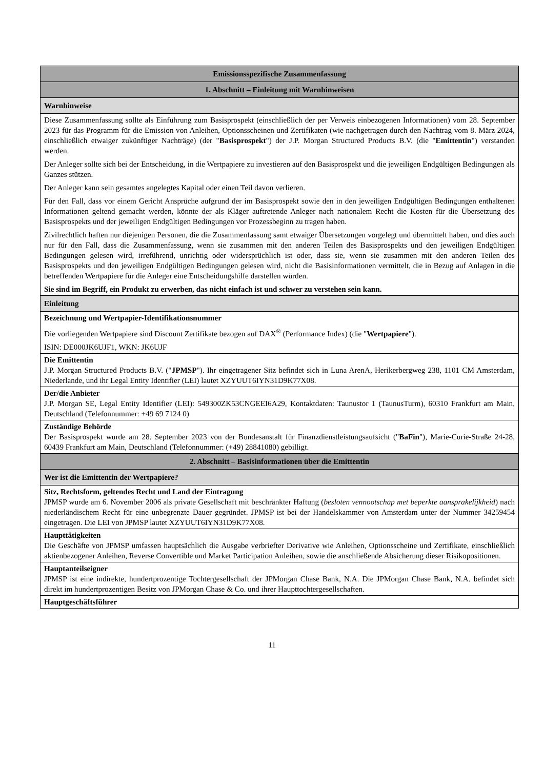| Emissionsspezifische Zusammenfassung |
| 1. Abschnitt – Einleitung mit Warnhinweisen |
| Warnhinweise |
| Diese Zusammenfassung sollte als Einführung zum Basisprospekt (einschließlich der per Verweis einbezogenen Informationen) vom 28. September 2023 für das Programm für die Emission von Anleihen, Optionsscheinen und Zertifikaten (wie nachgetragen durch den Nachtrag vom 8. März 2024, einschließlich etwaiger zukünftiger Nachträge) (der " Basisprospekt ") der J.P. Morgan Structured Products B.V. (die " Emittentin ") verstanden werden. Der Anleger sollte sich bei der Entscheidung, in die Wertpapiere zu investieren auf den Basisprospekt und die jeweiligen Endgültigen Bedingungen als Ganzes stützen. Der Anleger kann sein gesamtes angelegtes Kapital oder einen Teil davon verlieren. Für den Fall, dass vor einem Gericht Ansprüche aufgrund der im Basisprospekt sowie den in den jeweiligen Endgültigen Bedingungen enthaltenen Informationen geltend gemacht werden, könnte der als Kläger auftretende Anleger nach nationalem Recht die Kosten für die Übersetzung des Basisprospekts und der jeweiligen Endgültigen Bedingungen vor Prozessbeginn zu tragen haben. Zivilrechtlich haften nur diejenigen Personen, die die Zusammenfassung samt etwaiger Übersetzungen vorgelegt und übermittelt haben, und dies auch nur für den Fall, dass die Zusammenfassung, wenn sie zusammen mit den anderen Teilen des Basisprospekts und den jeweiligen Endgültigen Bedingungen gelesen wird, irreführend, unrichtig oder widersprüchlich ist oder, dass sie, wenn sie zusammen mit den anderen Teilen des Basisprospekts und den jeweiligen Endgültigen Bedingungen gelesen wird, nicht die Basisinformationen vermittelt, die in Bezug auf Anlagen in die betreffenden Wertpapiere für die Anleger eine Entscheidungshilfe darstellen würden. Sie sind im Begriff, ein Produkt zu erwerben, das nicht einfach ist und schwer zu verstehen sein kann. |
| Einleitung |
| Bezeichnung und Wertpapier-Identifikationsnummer Die vorliegenden Wertpapiere sind Discount Zertifikate bezogen auf DAX<sup>®</sup> (Performance Index) (die " Wertpapiere "). ISIN: DE000JK6UJF1, WKN: JK6UJF |
| Die Emittentin J.P. Morgan Structured Products B.V. (" JPMSP "). Ihr eingetragener Sitz befindet sich in Luna ArenA, Herikerbergweg 238, 1101 CM Amsterdam, Niederlande, und ihr Legal Entity Identifier (LEI) lautet XZYUUT6IYN31D9K77X08. |
| Der/die Anbieter J.P. Morgan SE, Legal Entity Identifier (LEI): 549300ZK53CNGEEI6A29, Kontaktdaten: Taunustor 1 (TaunusTurm), 60310 Frankfurt am Main, Deutschland (Telefonnummer: +49 69 7124 0) |
| Zuständige Behörde Der Basisprospekt wurde am 28. September 2023 von der Bundesanstalt für Finanzdienstleistungsaufsicht (" BaFin "), Marie-Curie-Straße 24-28, 60439 Frankfurt am Main, Deutschland (Telefonnummer: (+49) 28841080) gebilligt. |
| 2. Abschnitt – Basisinformationen über die Emittentin |
| Wer ist die Emittentin der Wertpapiere? |
| Sitz, Rechtsform, geltendes Recht und Land der Eintragung JPMSP wurde am 6. November 2006 als private Gesellschaft mit beschränkter Haftung ( besloten vennootschap met beperkte aansprakelijkheid ) nach niederländischem Recht für eine unbegrenzte Dauer gegründet. JPMSP ist bei der Handelskammer von Amsterdam unter der Nummer 34259454 eingetragen. Die LEI von JPMSP lautet XZYUUT6IYN31D9K77X08. |
| Haupttätigkeiten Die Geschäfte von JPMSP umfassen hauptsächlich die Ausgabe verbriefter Derivative wie Anleihen, Optionsscheine und Zertifikate, einschließlich aktienbezogener Anleihen, Reverse Convertible und Market Participation Anleihen, sowie die anschließende Absicherung dieser Risikopositionen. |
| Hauptanteilseigner JPMSP ist eine indirekte, hundertprozentige Tochtergesellschaft der JPMorgan Chase Bank, N.A. Die JPMorgan Chase Bank, N.A. befindet sich direkt im hundertprozentigen Besitz von JPMorgan Chase & Co. und ihrer Haupttochtergesellschaften. |
| Hauptgeschäftsführer |
11